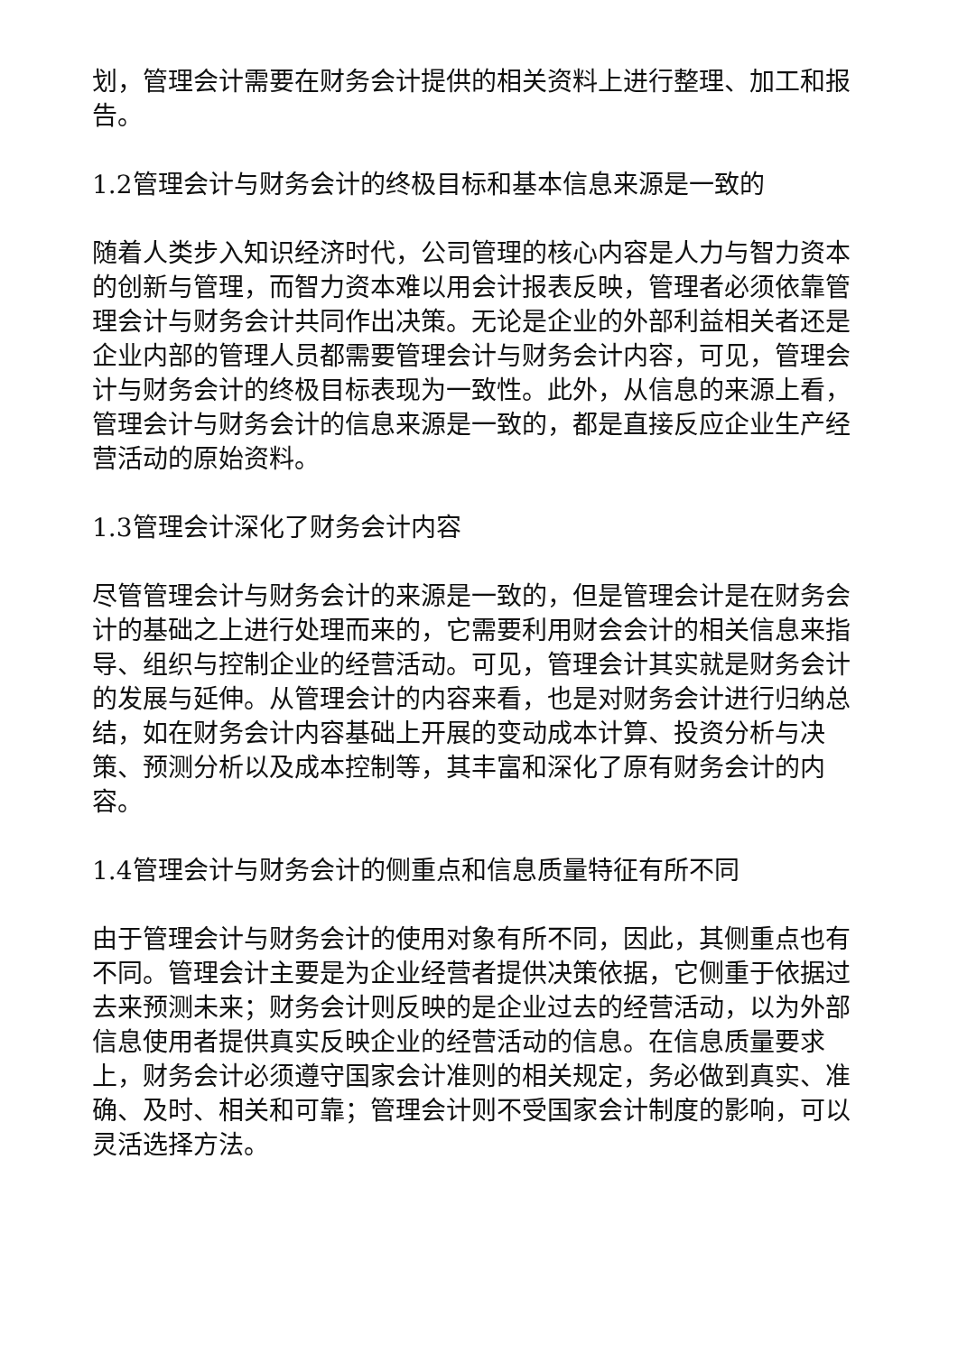划，管理会计需要在财务会计提供的相关资料上进行整理、加工和报告。
1.2管理会计与财务会计的终极目标和基本信息来源是一致的
随着人类步入知识经济时代，公司管理的核心内容是人力与智力资本的创新与管理，而智力资本难以用会计报表反映，管理者必须依靠管理会计与财务会计共同作出决策。无论是企业的外部利益相关者还是企业内部的管理人员都需要管理会计与财务会计内容，可见，管理会计与财务会计的终极目标表现为一致性。此外，从信息的来源上看，管理会计与财务会计的信息来源是一致的，都是直接反应企业生产经营活动的原始资料。
1.3管理会计深化了财务会计内容
尽管管理会计与财务会计的来源是一致的，但是管理会计是在财务会计的基础之上进行处理而来的，它需要利用财会会计的相关信息来指导、组织与控制企业的经营活动。可见，管理会计其实就是财务会计的发展与延伸。从管理会计的内容来看，也是对财务会计进行归纳总结，如在财务会计内容基础上开展的变动成本计算、投资分析与决策、预测分析以及成本控制等，其丰富和深化了原有财务会计的内容。
1.4管理会计与财务会计的侧重点和信息质量特征有所不同
由于管理会计与财务会计的使用对象有所不同，因此，其侧重点也有不同。管理会计主要是为企业经营者提供决策依据，它侧重于依据过去来预测未来；财务会计则反映的是企业过去的经营活动，以为外部信息使用者提供真实反映企业的经营活动的信息。在信息质量要求上，财务会计必须遵守国家会计准则的相关规定，务必做到真实、准确、及时、相关和可靠；管理会计则不受国家会计制度的影响，可以灵活选择方法。